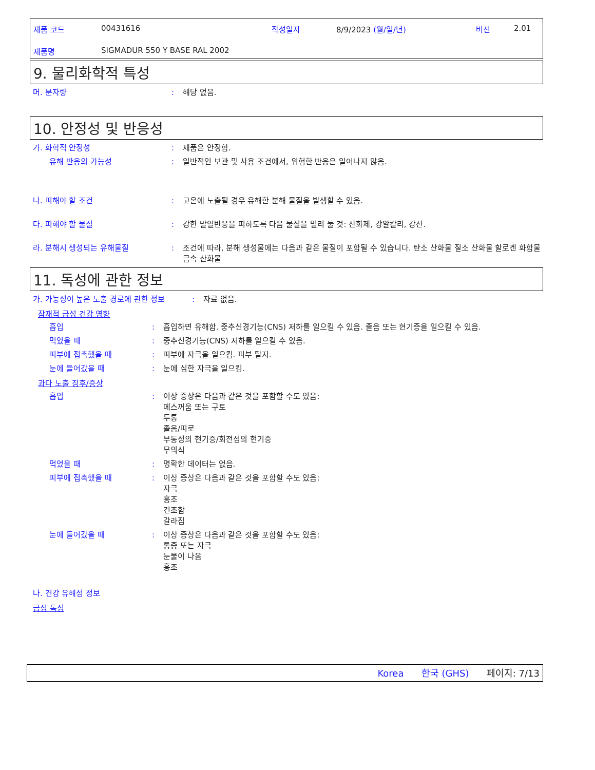제품 코드 00431616 작성일자 8/9/2023 (월/일/년) 버젼 2.01
제품명 SIGMADUR 550 Y BASE RAL 2002
9. 물리화학적 특성
머. 분자량: 해당 없음.
10. 안정성 및 반응성
가. 화학적 안정성: 제품은 안정함.
유해 반응의 가능성: 일반적인 보관 및 사용 조건에서, 위험한 반응은 일어나지 않음.
나. 피해야 할 조건: 고온에 노출될 경우 유해한 분해 물질을 발생할 수 있음.
다. 피해야 할 물질: 강한 발열반응을 피하도록 다음 물질을 멀리 둘 것: 산화제, 강알칼리, 강산.
라. 분해시 생성되는 유해물질: 조건에 따라, 분해 생성물에는 다음과 같은 물질이 포함될 수 있습니다. 탄소 산화물 질소 산화물 할로겐 화합물 금속 산화물
11. 독성에 관한 정보
가. 가능성이 높은 노출 경로에 관한 정보: 자료 없음.
잠재적 급성 건강 영향
흡입: 흡입하면 유해함. 중추신경기능(CNS) 저하를 일으킬 수 있음. 졸음 또는 현기증을 일으킬 수 있음.
먹었을 때: 중추신경기능(CNS) 저하를 일으킬 수 있음.
피부에 접촉했을 때: 피부에 자극을 일으킴. 피부 탈지.
눈에 들어갔을 때: 눈에 심한 자극을 일으킴.
과다 노출 징후/증상
흡입: 이상 증상은 다음과 같은 것을 포함할 수도 있음:
메스꺼움 또는 구토
두통
졸음/피로
부동성의 현기증/회전성의 현기증
무의식
먹었을 때: 명확한 데이터는 없음.
피부에 접촉했을 때: 이상 증상은 다음과 같은 것을 포함할 수도 있음:
자극
홍조
건조함
갈라짐
눈에 들어갔을 때: 이상 증상은 다음과 같은 것을 포함할 수도 있음:
통증 또는 자극
눈물이 나옴
홍조
나. 건강 유해성 정보
급성 독성
Korea 한국 (GHS) 페이지: 7/13